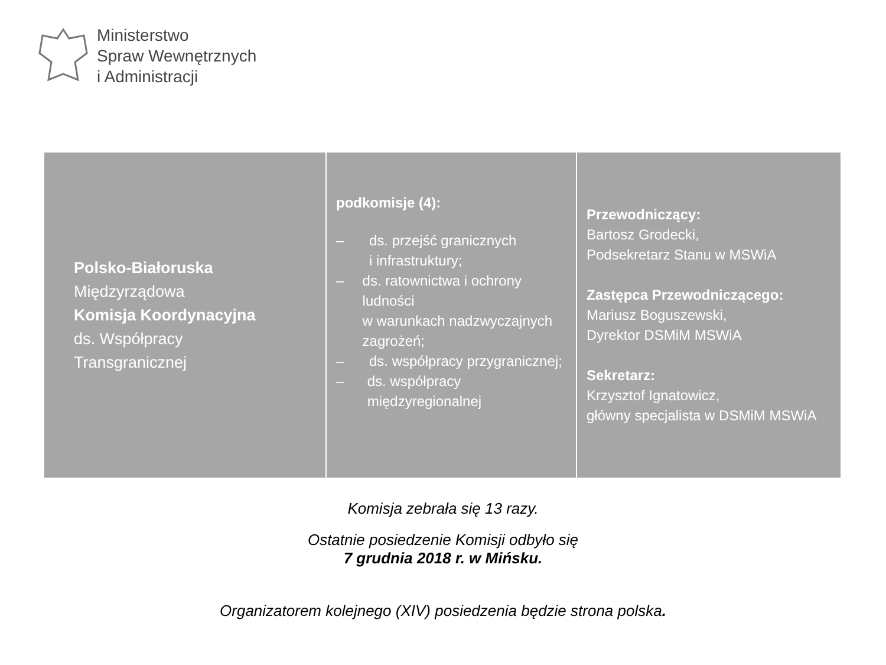Ministerstwo
Spraw Wewnętrznych
i Administracji
| Polsko-Białoruska Międzyrządowa Komisja Koordynacyjna ds. Współpracy Transgranicznej | podkomisje (4): – ds. przejść granicznych i infrastruktury; – ds. ratownictwa i ochrony ludności w warunkach nadzwyczajnych zagrożeń; – ds. współpracy przygranicznej; – ds. współpracy międzyregionalnej | Przewodniczący: Bartosz Grodecki, Podsekretarz Stanu w MSWiA Zastępca Przewodniczącego: Mariusz Boguszewski, Dyrektor DSMiM MSWiA Sekretarz: Krzysztof Ignatowicz, główny specjalista w DSMiM MSWiA |
Komisja zebrała się 13 razy.
Ostatnie posiedzenie Komisji odbyło się
7 grudnia 2018 r. w Mińsku.
Organizatorem kolejnego (XIV) posiedzenia będzie strona polska.